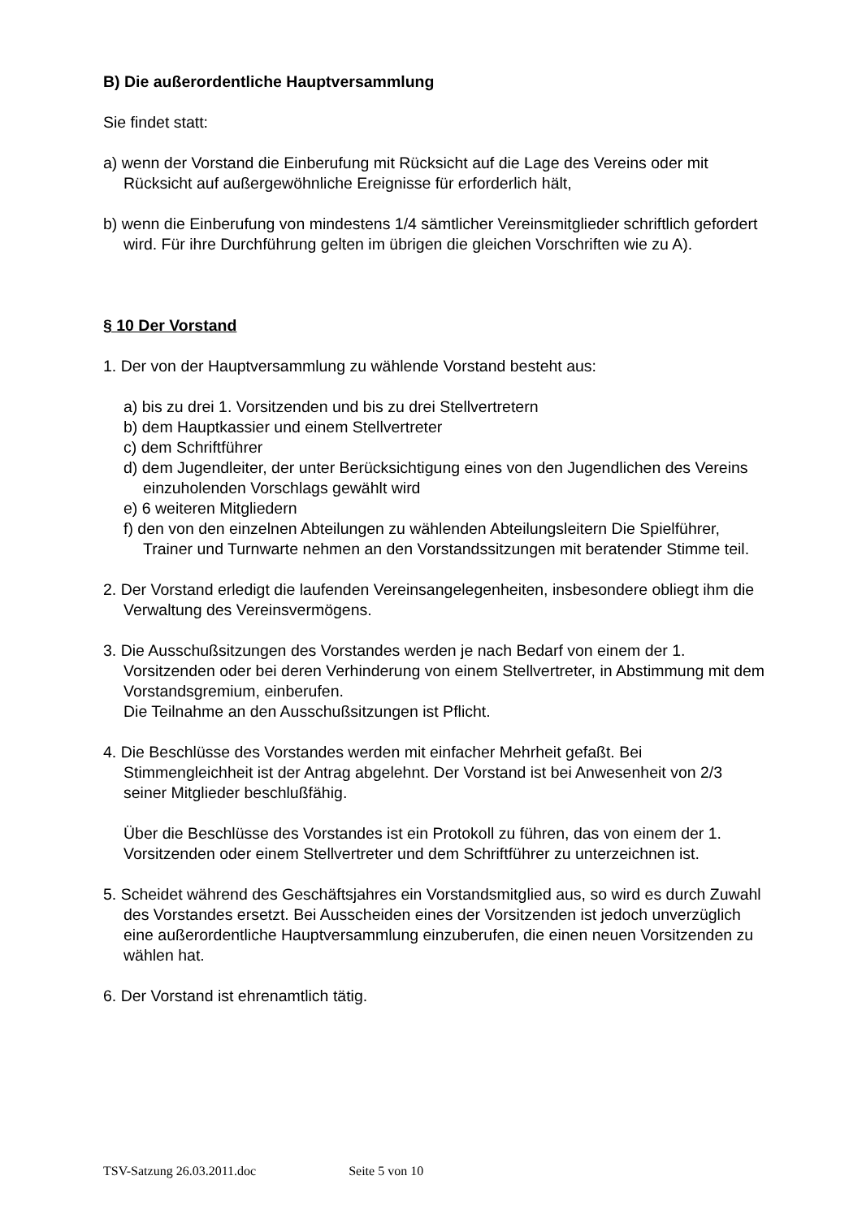B) Die außerordentliche Hauptversammlung
Sie findet statt:
a) wenn der Vorstand die Einberufung mit Rücksicht auf die Lage des Vereins oder mit Rücksicht auf außergewöhnliche Ereignisse für erforderlich hält,
b) wenn die Einberufung von mindestens 1/4 sämtlicher Vereinsmitglieder schriftlich gefordert wird. Für ihre Durchführung gelten im übrigen die gleichen Vorschriften wie zu A).
§ 10 Der Vorstand
1. Der von der Hauptversammlung zu wählende Vorstand besteht aus:
a) bis zu drei 1. Vorsitzenden und bis zu drei Stellvertretern
b) dem Hauptkassier und einem Stellvertreter
c) dem Schriftführer
d) dem Jugendleiter, der unter Berücksichtigung eines von den Jugendlichen des Vereins einzuholenden Vorschlags gewählt wird
e) 6 weiteren Mitgliedern
f) den von den einzelnen Abteilungen zu wählenden Abteilungsleitern Die Spielführer, Trainer und Turnwarte nehmen an den Vorstandssitzungen mit beratender Stimme teil.
2. Der Vorstand erledigt die laufenden Vereinsangelegenheiten, insbesondere obliegt ihm die Verwaltung des Vereinsvermögens.
3. Die Ausschußsitzungen des Vorstandes werden je nach Bedarf von einem der 1. Vorsitzenden oder bei deren Verhinderung von einem Stellvertreter, in Abstimmung mit dem Vorstandsgremium, einberufen.
Die Teilnahme an den Ausschußsitzungen ist Pflicht.
4. Die Beschlüsse des Vorstandes werden mit einfacher Mehrheit gefaßt. Bei Stimmengleichheit ist der Antrag abgelehnt. Der Vorstand ist bei Anwesenheit von 2/3 seiner Mitglieder beschlußfähig.
Über die Beschlüsse des Vorstandes ist ein Protokoll zu führen, das von einem der 1. Vorsitzenden oder einem Stellvertreter und dem Schriftführer zu unterzeichnen ist.
5. Scheidet während des Geschäftsjahres ein Vorstandsmitglied aus, so wird es durch Zuwahl des Vorstandes ersetzt. Bei Ausscheiden eines der Vorsitzenden ist jedoch unverzüglich eine außerordentliche Hauptversammlung einzuberufen, die einen neuen Vorsitzenden zu wählen hat.
6. Der Vorstand ist ehrenamtlich tätig.
TSV-Satzung 26.03.2011.doc Seite 5 von 10